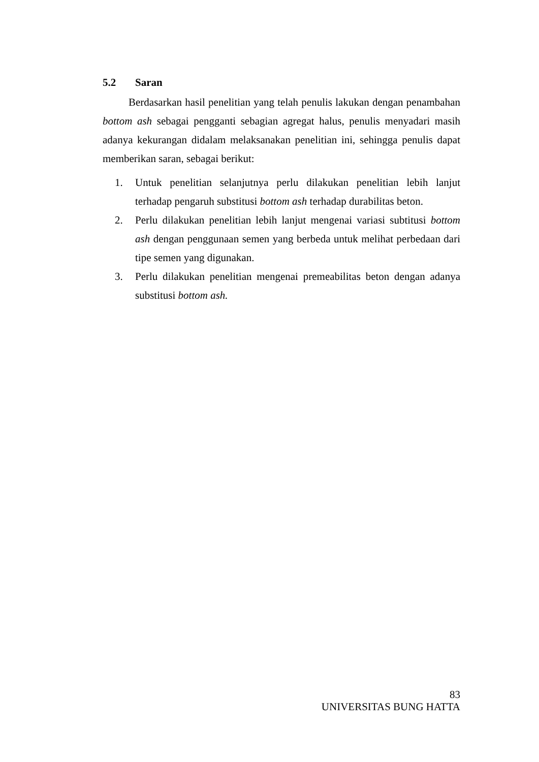5.2 Saran
Berdasarkan hasil penelitian yang telah penulis lakukan dengan penambahan bottom ash sebagai pengganti sebagian agregat halus, penulis menyadari masih adanya kekurangan didalam melaksanakan penelitian ini, sehingga penulis dapat memberikan saran, sebagai berikut:
1. Untuk penelitian selanjutnya perlu dilakukan penelitian lebih lanjut terhadap pengaruh substitusi bottom ash terhadap durabilitas beton.
2. Perlu dilakukan penelitian lebih lanjut mengenai variasi subtitusi bottom ash dengan penggunaan semen yang berbeda untuk melihat perbedaan dari tipe semen yang digunakan.
3. Perlu dilakukan penelitian mengenai premeabilitas beton dengan adanya substitusi bottom ash.
83
UNIVERSITAS BUNG HATTA